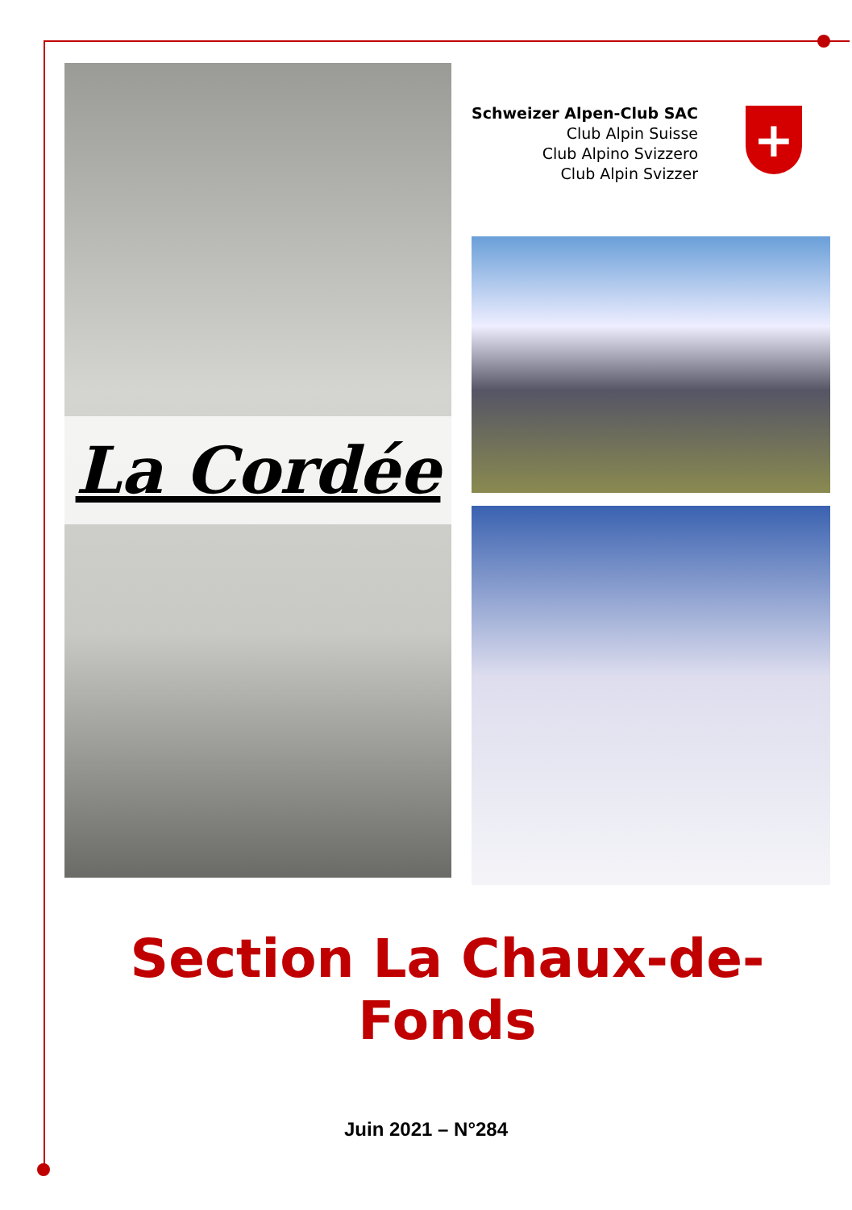La Cordée
Schweizer Alpen-Club SAC
Club Alpin Suisse
Club Alpino Svizzero
Club Alpin Svizzer
+
Section La Chaux-de-Fonds
Juin 2021 – N°284